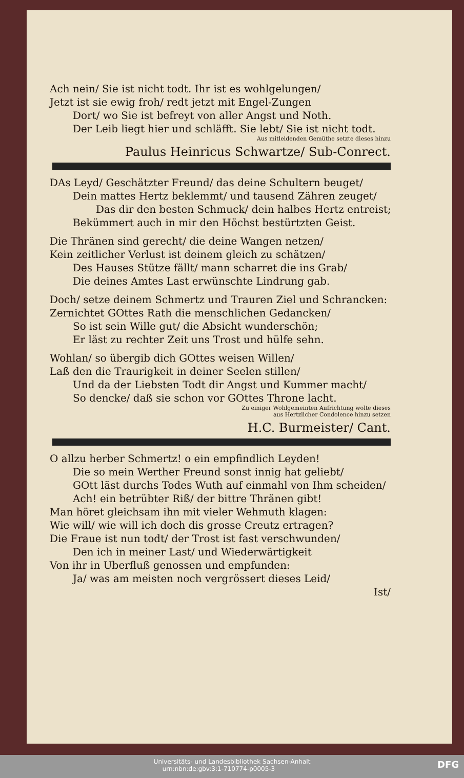Ach nein/ Sie ist nicht todt. Ihr ist es wohlgelungen/
Jetzt ist sie ewig froh/ redt jetzt mit Engel-Zungen
Dort/ wo Sie ist befreyt von aller Angst und Noth.
Der Leib liegt hier und schläfft. Sie lebt/ Sie ist nicht todt.
Aus mitleidenden Gemüthe setzte dieses hinzu
Paulus Heinricus Schwartze/ Sub-Conrect.
DAs Leyd/ Geschätzter Freund/ das deine Schultern beuget/
Dein mattes Hertz beklemmt/ und tausend Zähren zeuget/
Das dir den besten Schmuck/ dein halbes Hertz entreist;
Bekümmert auch in mir den Höchst bestürtzten Geist.
Die Thränen sind gerecht/ die deine Wangen netzen/
Kein zeitlicher Verlust ist deinem gleich zu schätzen/
Des Hauses Stütze fällt/ mann scharret die ins Grab/
Die deines Amtes Last erwünschte Lindrung gab.
Doch/ setze deinem Schmertz und Trauren Ziel und Schrancken:
Zernichtet GOttes Rath die menschlichen Gedancken/
So ist sein Wille gut/ die Absicht wunderschön;
Er läst zu rechter Zeit uns Trost und hülfe sehn.
Wohlan/ so übergib dich GOttes weisen Willen/
Laß den die Traurigkeit in deiner Seelen stillen/
Und da der Liebsten Todt dir Angst und Kummer macht/
So dencke/ daß sie schon vor GOttes Throne lacht.
Zu einiger Wohlgemeinten Aufrichtung wolte dieses
aus Hertzlicher Condolence hinzu setzen
H.C. Burmeister/ Cant.
O allzu herber Schmertz! o ein empfindlich Leyden!
Die so mein Werther Freund sonst innig hat geliebt/
GOtt läst durchs Todes Wuth auf einmahl von Ihm scheiden/
Ach! ein betrübter Riß/ der bittre Thränen gibt!
Man höret gleichsam ihn mit vieler Wehmuth klagen:
Wie will/ wie will ich doch dis grosse Creutz ertragen?
Die Fraue ist nun todt/ der Trost ist fast verschwunden/
Den ich in meiner Last/ und Wiederwärtigkeit
Von ihr in Uberfluß genossen und empfunden:
Ja/ was am meisten noch vergrössert dieses Leid/
Ist/
Universitäts- und Landesbibliothek Sachsen-Anhalt
urn:nbn:de:gbv:3:1-710774-p0005-3 DFG